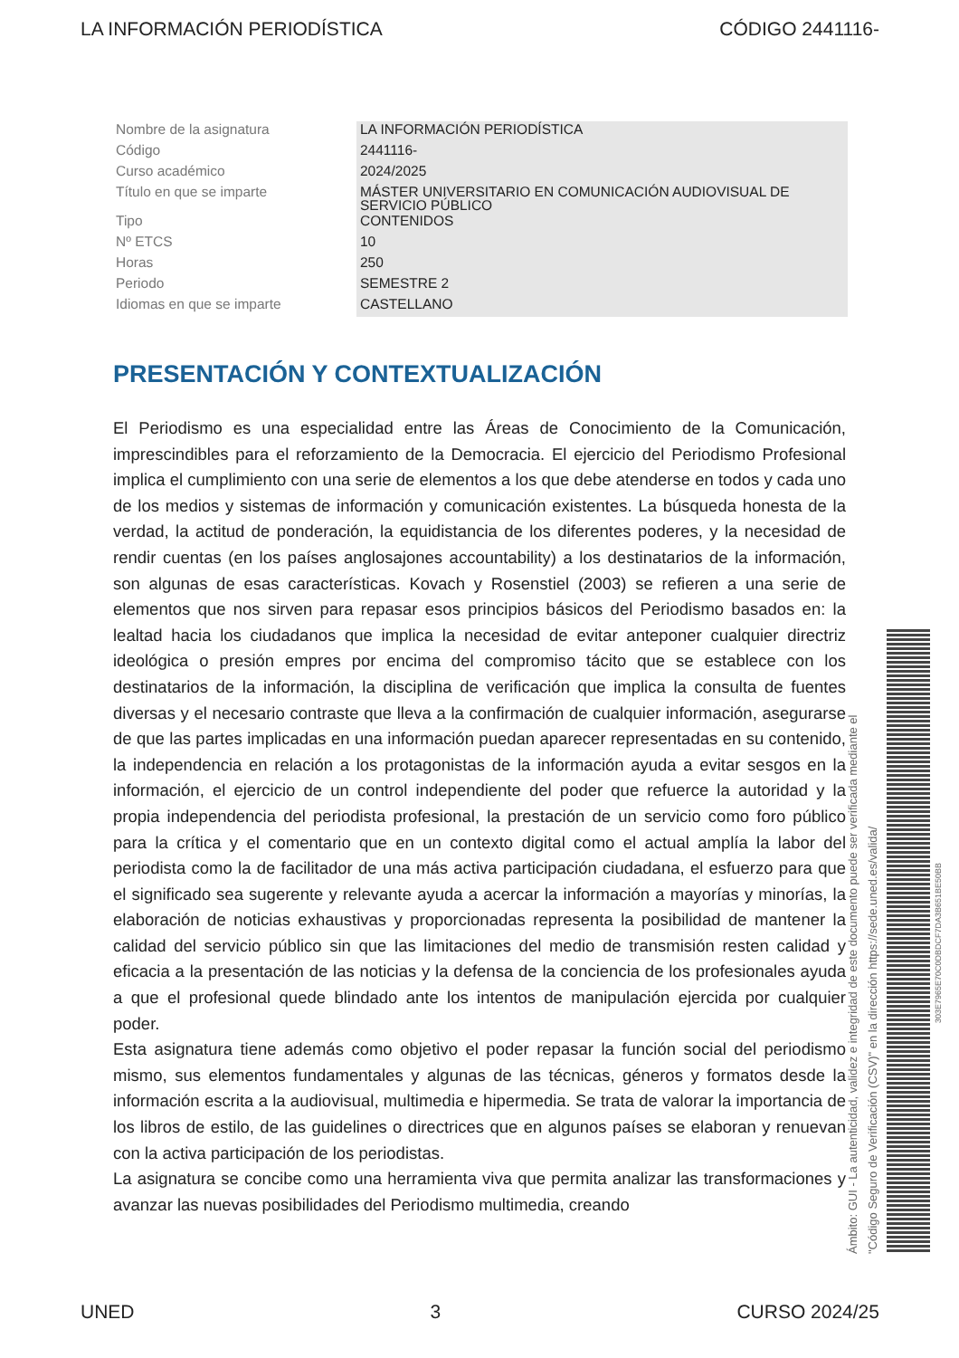LA INFORMACIÓN PERIODÍSTICA CÓDIGO 2441116-
| Nombre de la asignatura | LA INFORMACIÓN PERIODÍSTICA |
| Código | 2441116- |
| Curso académico | 2024/2025 |
| Título en que se imparte | MÁSTER UNIVERSITARIO EN COMUNICACIÓN AUDIOVISUAL DE SERVICIO PÚBLICO |
| Tipo | CONTENIDOS |
| Nº ETCS | 10 |
| Horas | 250 |
| Periodo | SEMESTRE 2 |
| Idiomas en que se imparte | CASTELLANO |
PRESENTACIÓN Y CONTEXTUALIZACIÓN
El Periodismo es una especialidad entre las Áreas de Conocimiento de la Comunicación, imprescindibles para el reforzamiento de la Democracia. El ejercicio del Periodismo Profesional implica el cumplimiento con una serie de elementos a los que debe atenderse en todos y cada uno de los medios y sistemas de información y comunicación existentes. La búsqueda honesta de la verdad, la actitud de ponderación, la equidistancia de los diferentes poderes, y la necesidad de rendir cuentas (en los países anglosajones accountability) a los destinatarios de la información, son algunas de esas características. Kovach y Rosenstiel (2003) se refieren a una serie de elementos que nos sirven para repasar esos principios básicos del Periodismo basados en: la lealtad hacia los ciudadanos que implica la necesidad de evitar anteponer cualquier directriz ideológica o presión empres por encima del compromiso tácito que se establece con los destinatarios de la información, la disciplina de verificación que implica la consulta de fuentes diversas y el necesario contraste que lleva a la confirmación de cualquier información, asegurarse de que las partes implicadas en una información puedan aparecer representadas en su contenido, la independencia en relación a los protagonistas de la información ayuda a evitar sesgos en la información, el ejercicio de un control independiente del poder que refuerce la autoridad y la propia independencia del periodista profesional, la prestación de un servicio como foro público para la crítica y el comentario que en un contexto digital como el actual amplía la labor del periodista como la de facilitador de una más activa participación ciudadana, el esfuerzo para que el significado sea sugerente y relevante ayuda a acercar la información a mayorías y minorías, la elaboración de noticias exhaustivas y proporcionadas representa la posibilidad de mantener la calidad del servicio público sin que las limitaciones del medio de transmisión resten calidad y eficacia a la presentación de las noticias y la defensa de la conciencia de los profesionales ayuda a que el profesional quede blindado ante los intentos de manipulación ejercida por cualquier poder.
Esta asignatura tiene además como objetivo el poder repasar la función social del periodismo mismo, sus elementos fundamentales y algunas de las técnicas, géneros y formatos desde la información escrita a la audiovisual, multimedia e hipermedia. Se trata de valorar la importancia de los libros de estilo, de las guidelines o directrices que en algunos países se elaboran y renuevan con la activa participación de los periodistas.
La asignatura se concibe como una herramienta viva que permita analizar las transformaciones y avanzar las nuevas posibilidades del Periodismo multimedia, creando
Ámbito: GUI - La autenticidad, validez e integridad de este documento puede ser verificada mediante el "Código Seguro de Verificación (CSV)" en la dirección https://sede.uned.es/valida/
303E7965E70C0DBDCF7DA3B651BE50BB
UNED 3 CURSO 2024/25